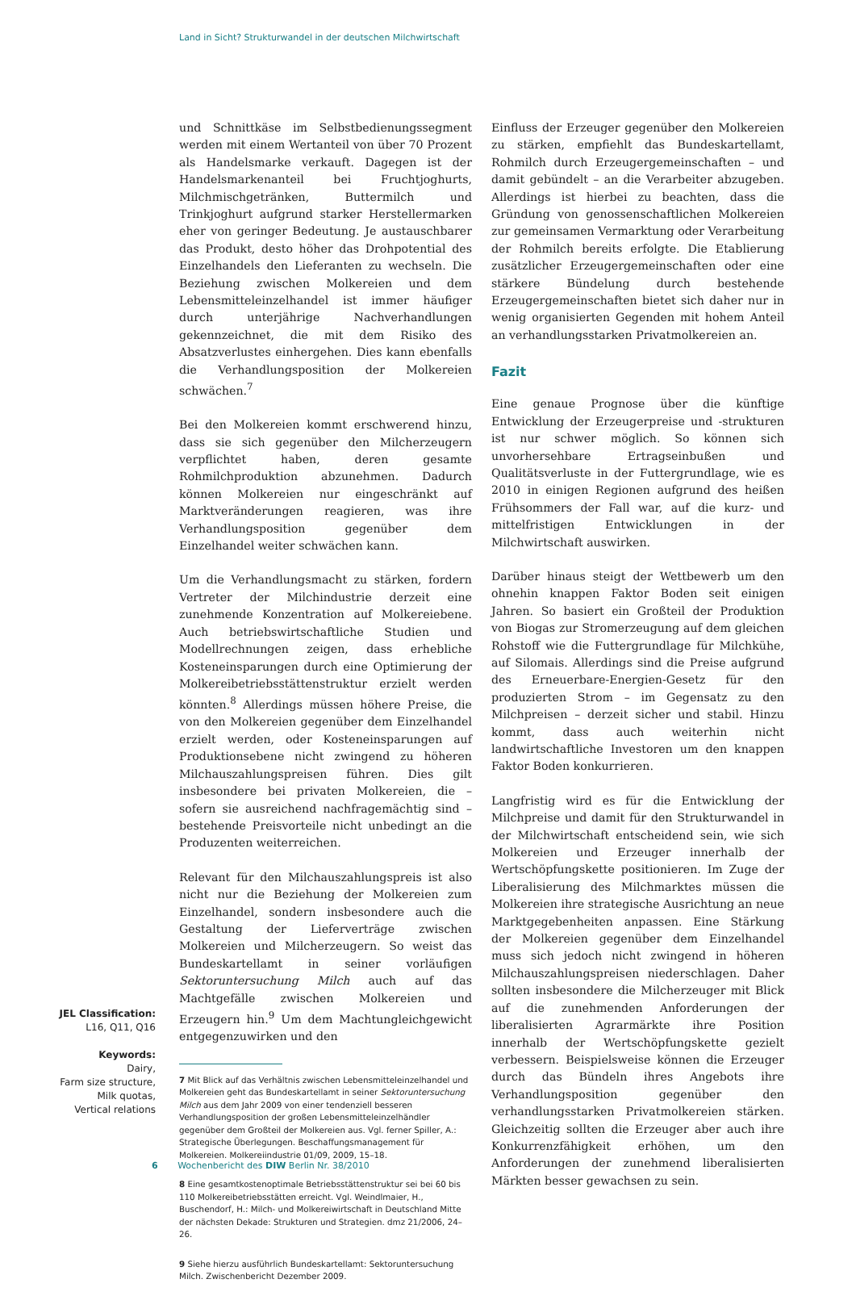Land in Sicht? Strukturwandel in der deutschen Milchwirtschaft
und Schnittkäse im Selbstbedienungssegment werden mit einem Wertanteil von über 70 Prozent als Handelsmarke verkauft. Dagegen ist der Handelsmarkenanteil bei Fruchtjoghurts, Milchmischgetränken, Buttermilch und Trinkjoghurt aufgrund starker Herstellermarken eher von geringer Bedeutung. Je austauschbarer das Produkt, desto höher das Drohpotential des Einzelhandels den Lieferanten zu wechseln. Die Beziehung zwischen Molkereien und dem Lebensmitteleinzelhandel ist immer häufiger durch unterjährige Nachverhandlungen gekennzeichnet, die mit dem Risiko des Absatzverlustes einhergehen. Dies kann ebenfalls die Verhandlungsposition der Molkereien schwächen.<sup>7</sup>
Bei den Molkereien kommt erschwerend hinzu, dass sie sich gegenüber den Milcherzeugern verpflichtet haben, deren gesamte Rohmilchproduktion abzunehmen. Dadurch können Molkereien nur eingeschränkt auf Marktveränderungen reagieren, was ihre Verhandlungsposition gegenüber dem Einzelhandel weiter schwächen kann.
Um die Verhandlungsmacht zu stärken, fordern Vertreter der Milchindustrie derzeit eine zunehmende Konzentration auf Molkereiebene. Auch betriebswirtschaftliche Studien und Modellrechnungen zeigen, dass erhebliche Kosteneinsparungen durch eine Optimierung der Molkereibetriebsstättenstruktur erzielt werden könnten.<sup>8</sup> Allerdings müssen höhere Preise, die von den Molkereien gegenüber dem Einzelhandel erzielt werden, oder Kosteneinsparungen auf Produktionsebene nicht zwingend zu höheren Milchauszahlungspreisen führen. Dies gilt insbesondere bei privaten Molkereien, die – sofern sie ausreichend nachfragemächtig sind – bestehende Preisvorteile nicht unbedingt an die Produzenten weiterreichen.
Relevant für den Milchauszahlungspreis ist also nicht nur die Beziehung der Molkereien zum Einzelhandel, sondern insbesondere auch die Gestaltung der Lieferverträge zwischen Molkereien und Milcherzeugern. So weist das Bundeskartellamt in seiner vorläufigen Sektoruntersuchung Milch auch auf das Machtgefälle zwischen Molkereien und Erzeugern hin.<sup>9</sup> Um dem Machtungleichgewicht entgegenzuwirken und den
7 Mit Blick auf das Verhältnis zwischen Lebensmitteleinzelhandel und Molkereien geht das Bundeskartellamt in seiner Sektoruntersuchung Milch aus dem Jahr 2009 von einer tendenziell besseren Verhandlungsposition der großen Lebensmitteleinzelhändler gegenüber dem Großteil der Molkereien aus. Vgl. ferner Spiller, A.: Strategische Überlegungen. Beschaffungsmanagement für Molkereien. Molkereiindustrie 01/09, 2009, 15–18.
8 Eine gesamtkostenoptimale Betriebsstättenstruktur sei bei 60 bis 110 Molkereibetriebsstätten erreicht. Vgl. Weindlmaier, H., Buschendorf, H.: Milch- und Molkereiwirtschaft in Deutschland Mitte der nächsten Dekade: Strukturen und Strategien. dmz 21/2006, 24–26.
9 Siehe hierzu ausführlich Bundeskartellamt: Sektoruntersuchung Milch. Zwischenbericht Dezember 2009.
Einfluss der Erzeuger gegenüber den Molkereien zu stärken, empfiehlt das Bundeskartellamt, Rohmilch durch Erzeugergemeinschaften – und damit gebündelt – an die Verarbeiter abzugeben. Allerdings ist hierbei zu beachten, dass die Gründung von genossenschaftlichen Molkereien zur gemeinsamen Vermarktung oder Verarbeitung der Rohmilch bereits erfolgte. Die Etablierung zusätzlicher Erzeugergemeinschaften oder eine stärkere Bündelung durch bestehende Erzeugergemeinschaften bietet sich daher nur in wenig organisierten Gegenden mit hohem Anteil an verhandlungsstarken Privatmolkereien an.
Fazit
Eine genaue Prognose über die künftige Entwicklung der Erzeugerpreise und -strukturen ist nur schwer möglich. So können sich unvorhersehbare Ertragseinbußen und Qualitätsverluste in der Futtergrundlage, wie es 2010 in einigen Regionen aufgrund des heißen Frühsommers der Fall war, auf die kurz- und mittelfristigen Entwicklungen in der Milchwirtschaft auswirken.
Darüber hinaus steigt der Wettbewerb um den ohnehin knappen Faktor Boden seit einigen Jahren. So basiert ein Großteil der Produktion von Biogas zur Stromerzeugung auf dem gleichen Rohstoff wie die Futtergrundlage für Milchkühe, auf Silomais. Allerdings sind die Preise aufgrund des Erneuerbare-Energien-Gesetz für den produzierten Strom – im Gegensatz zu den Milchpreisen – derzeit sicher und stabil. Hinzu kommt, dass auch weiterhin nicht landwirtschaftliche Investoren um den knappen Faktor Boden konkurrieren.
Langfristig wird es für die Entwicklung der Milchpreise und damit für den Strukturwandel in der Milchwirtschaft entscheidend sein, wie sich Molkereien und Erzeuger innerhalb der Wertschöpfungskette positionieren. Im Zuge der Liberalisierung des Milchmarktes müssen die Molkereien ihre strategische Ausrichtung an neue Marktgegebenheiten anpassen. Eine Stärkung der Molkereien gegenüber dem Einzelhandel muss sich jedoch nicht zwingend in höheren Milchauszahlungspreisen niederschlagen. Daher sollten insbesondere die Milcherzeuger mit Blick auf die zunehmenden Anforderungen der liberalisierten Agrarmärkte ihre Position innerhalb der Wertschöpfungskette gezielt verbessern. Beispielsweise können die Erzeuger durch das Bündeln ihres Angebots ihre Verhandlungsposition gegenüber den verhandlungsstarken Privatmolkereien stärken. Gleichzeitig sollten die Erzeuger aber auch ihre Konkurrenzfähigkeit erhöhen, um den Anforderungen der zunehmend liberalisierten Märkten besser gewachsen zu sein.
JEL Classification:
L16, Q11, Q16
Keywords:
Dairy,
Farm size structure,
Milk quotas,
Vertical relations
6 Wochenbericht des DIW Berlin Nr. 38/2010